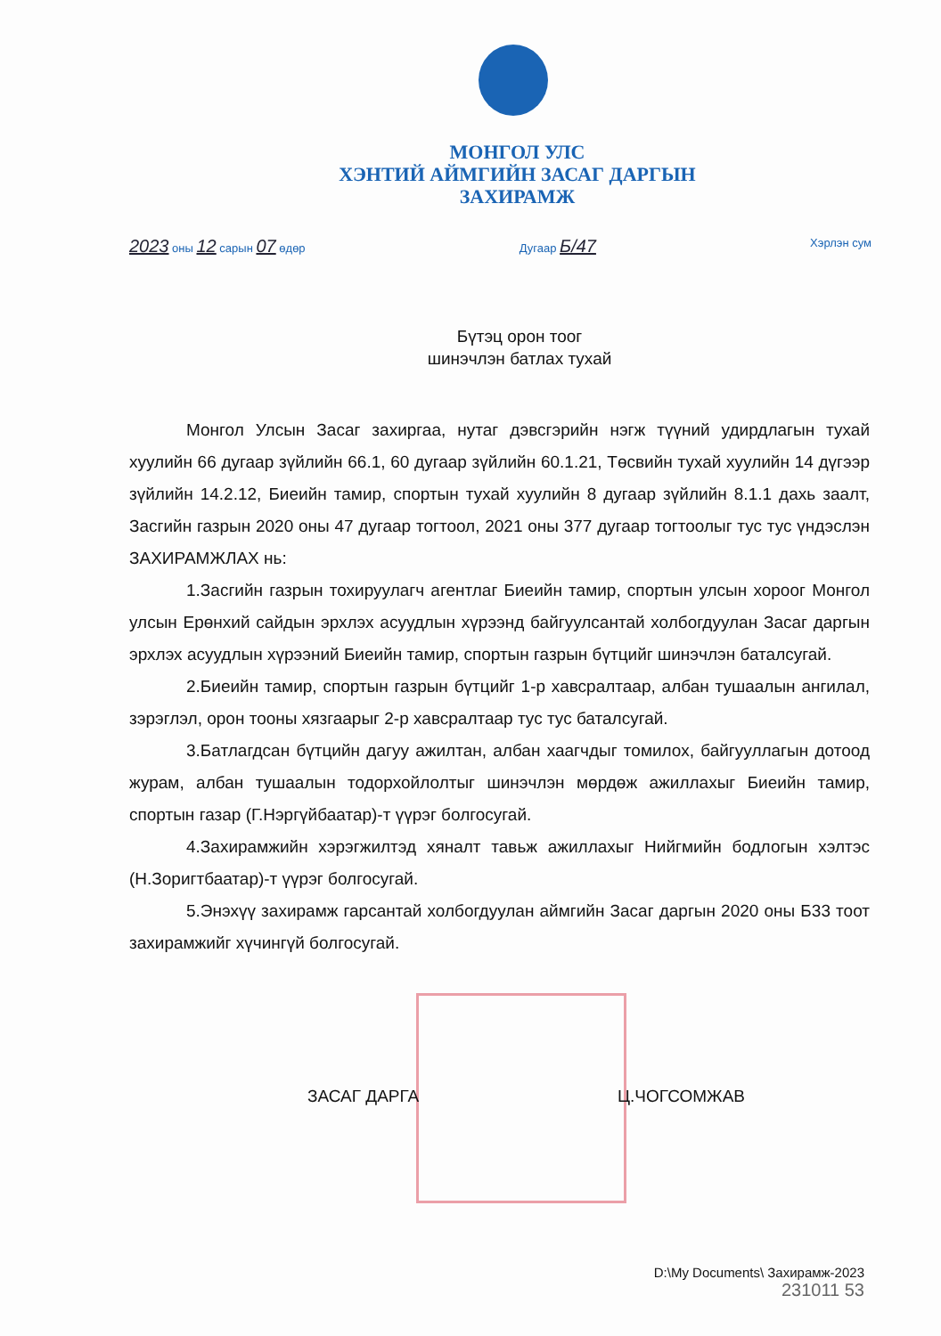МОНГОЛ УЛС
ХЭНТИЙ АЙМГИЙН ЗАСАГ ДАРГЫН
ЗАХИРАМЖ
2023 оны 12 сарын 07 өдөр Дугаар Б/47 Хэрлэн сум
Бүтэц орон тоог
шинэчлэн батлах тухай
Монгол Улсын Засаг захиргаа, нутаг дэвсгэрийн нэгж түүний удирдлагын тухай хуулийн 66 дугаар зүйлийн 66.1, 60 дугаар зүйлийн 60.1.21, Төсвийн тухай хуулийн 14 дүгээр зүйлийн 14.2.12, Биеийн тамир, спортын тухай хуулийн 8 дугаар зүйлийн 8.1.1 дахь заалт, Засгийн газрын 2020 оны 47 дугаар тогтоол, 2021 оны 377 дугаар тогтоолыг тус тус үндэслэн ЗАХИРАМЖЛАХ нь:
1.Засгийн газрын тохируулагч агентлаг Биеийн тамир, спортын улсын хороог Монгол улсын Ерөнхий сайдын эрхлэх асуудлын хүрээнд байгуулсантай холбогдуулан Засаг даргын эрхлэх асуудлын хүрээний Биеийн тамир, спортын газрын бүтцийг шинэчлэн баталсугай.
2.Биеийн тамир, спортын газрын бүтцийг 1-р хавсралтаар, албан тушаалын ангилал, зэрэглэл, орон тооны хязгаарыг 2-р хавсралтаар тус тус баталсугай.
3.Батлагдсан бүтцийн дагуу ажилтан, албан хаагчдыг томилох, байгууллагын дотоод журам, албан тушаалын тодорхойлолтыг шинэчлэн мөрдөж ажиллахыг Биеийн тамир, спортын газар (Г.Нэргүйбаатар)-т үүрэг болгосугай.
4.Захирамжийн хэрэгжилтэд хяналт тавьж ажиллахыг Нийгмийн бодлогын хэлтэс (Н.Зоригтбаатар)-т үүрэг болгосугай.
5.Энэхүү захирамж гарсантай холбогдуулан аймгийн Засаг даргын 2020 оны Б33 тоот захирамжийг хүчингүй болгосугай.
ЗАСАГ ДАРГА Ц.ЧОГСОМЖАВ
D:\My Documents\ Захирамж-2023
231011 53